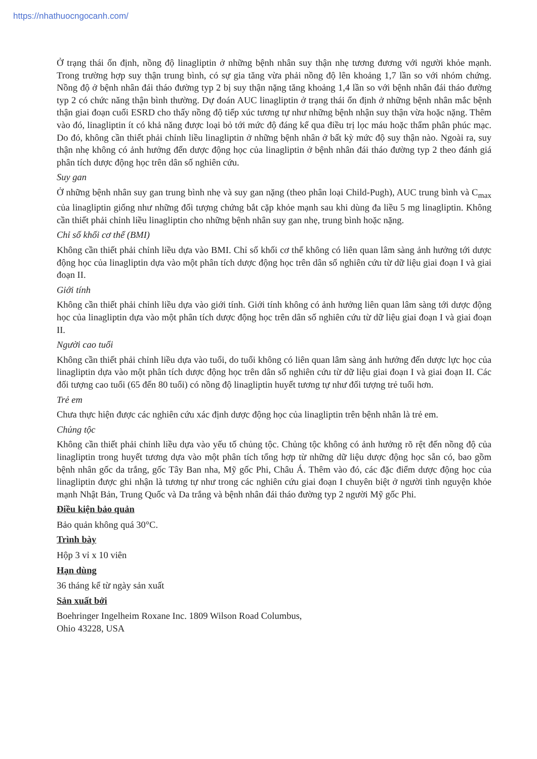https://nhathuocngocanh.com/
Ở trạng thái ổn định, nồng độ linagliptin ở những bệnh nhân suy thận nhẹ tương đương với người khỏe mạnh. Trong trường hợp suy thận trung bình, có sự gia tăng vừa phải nồng độ lên khoảng 1,7 lần so với nhóm chứng. Nồng độ ở bệnh nhân đái tháo đường typ 2 bị suy thận nặng tăng khoảng 1,4 lần so với bệnh nhân đái tháo đường typ 2 có chức năng thận bình thường. Dự đoán AUC linagliptin ở trạng thái ổn định ở những bệnh nhân mắc bệnh thận giai đoạn cuối ESRD cho thấy nồng độ tiếp xúc tương tự như những bệnh nhận suy thận vừa hoặc nặng. Thêm vào đó, linagliptin ít có khả năng được loại bỏ tới mức độ đáng kể qua điều trị lọc máu hoặc thẩm phân phúc mạc. Do đó, không cần thiết phải chỉnh liều linagliptin ở những bệnh nhân ở bất kỳ mức độ suy thận nào. Ngoài ra, suy thận nhẹ không có ảnh hưởng đến dược động học của linagliptin ở bệnh nhân đái tháo đường typ 2 theo đánh giá phân tích dược động học trên dân số nghiên cứu.
Suy gan
Ở những bệnh nhân suy gan trung bình nhẹ và suy gan nặng (theo phân loại Child-Pugh), AUC trung bình và C<sub>max</sub> của linagliptin giống như những đối tượng chứng bắt cặp khỏe mạnh sau khi dùng đa liều 5 mg linagliptin. Không cần thiết phải chỉnh liều linagliptin cho những bệnh nhân suy gan nhẹ, trung bình hoặc nặng.
Chỉ số khối cơ thể (BMI)
Không cần thiết phải chỉnh liều dựa vào BMI. Chỉ số khối cơ thể không có liên quan lâm sàng ảnh hưởng tới dược động học của linagliptin dựa vào một phân tích dược động học trên dân số nghiên cứu từ dữ liệu giai đoạn I và giai đoạn II.
Giới tính
Không cần thiết phải chỉnh liều dựa vào giới tính. Giới tính không có ảnh hưởng liên quan lâm sàng tới dược động học của linagliptin dựa vào một phân tích dược động học trên dân số nghiên cứu từ dữ liệu giai đoạn I và giai đoạn II.
Người cao tuổi
Không cần thiết phải chỉnh liều dựa vào tuổi, do tuổi không có liên quan lâm sàng ảnh hưởng đến dược lực học của linagliptin dựa vào một phân tích dược động học trên dân số nghiên cứu từ dữ liệu giai đoạn I và giai đoạn II. Các đối tượng cao tuổi (65 đến 80 tuổi) có nồng độ linagliptin huyết tương tự như đối tượng trẻ tuổi hơn.
Trẻ em
Chưa thực hiện được các nghiên cứu xác định dược động học của linagliptin trên bệnh nhân là trẻ em.
Chủng tộc
Không cần thiết phải chỉnh liều dựa vào yếu tố chủng tộc. Chủng tộc không có ảnh hưởng rõ rệt đến nồng độ của linagliptin trong huyết tương dựa vào một phân tích tổng hợp từ những dữ liệu dược động học sẵn có, bao gồm bệnh nhân gốc da trắng, gốc Tây Ban nha, Mỹ gốc Phi, Châu Á. Thêm vào đó, các đặc điểm dược động học của linagliptin được ghi nhận là tương tự như trong các nghiên cứu giai đoạn I chuyên biệt ở người tình nguyện khỏe mạnh Nhật Bản, Trung Quốc và Da trắng và bệnh nhân đái tháo đường typ 2 người Mỹ gốc Phi.
Điều kiện bảo quản
Bảo quản không quá 30°C.
Trình bày
Hộp 3 vỉ x 10 viên
Hạn dùng
36 tháng kể từ ngày sản xuất
Sản xuất bởi
Boehringer Ingelheim Roxane Inc. 1809 Wilson Road Columbus,
Ohio 43228, USA